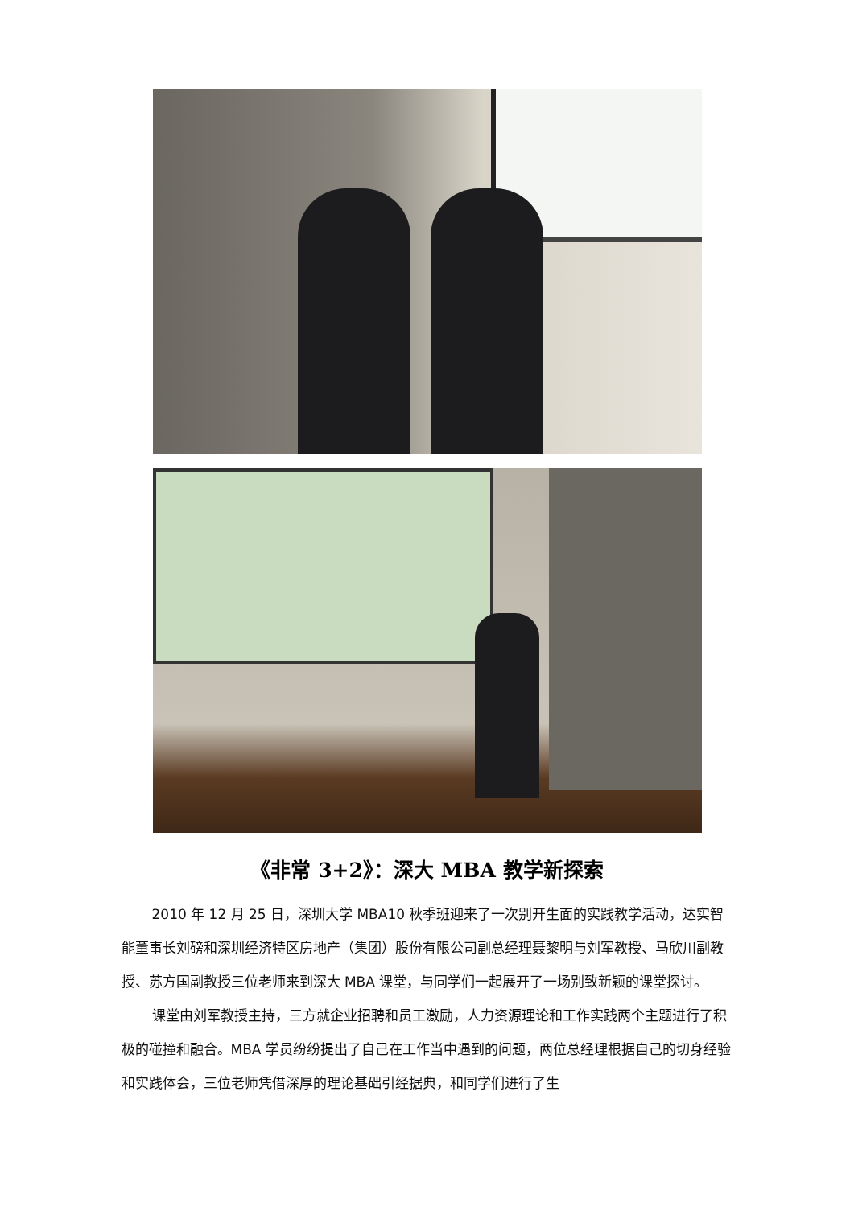《非常 3+2》：深大 MBA 教学新探索
2010 年 12 月 25 日，深圳大学 MBA10 秋季班迎来了一次别开生面的实践教学活动，达实智能董事长刘磅和深圳经济特区房地产（集团）股份有限公司副总经理聂黎明与刘军教授、马欣川副教授、苏方国副教授三位老师来到深大 MBA 课堂，与同学们一起展开了一场别致新颖的课堂探讨。
课堂由刘军教授主持，三方就企业招聘和员工激励，人力资源理论和工作实践两个主题进行了积极的碰撞和融合。MBA 学员纷纷提出了自己在工作当中遇到的问题，两位总经理根据自己的切身经验和实践体会，三位老师凭借深厚的理论基础引经据典，和同学们进行了生